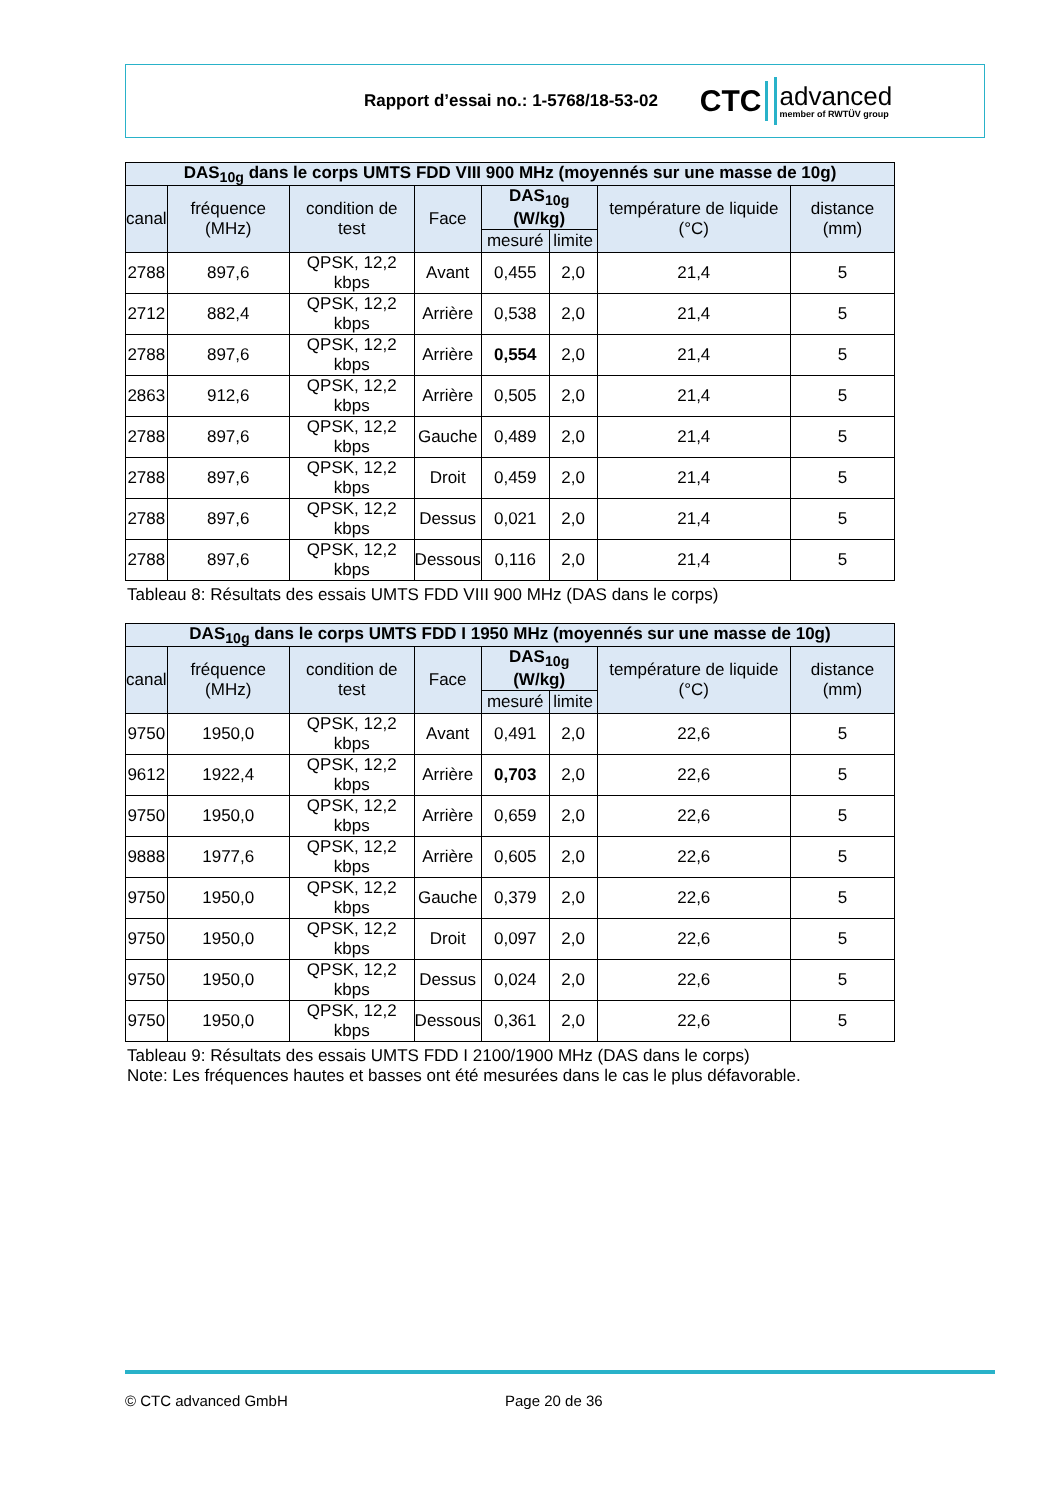Rapport d’essai no.: 1-5768/18-53-02
CTC
advanced
member of RWTÜV group
| DAS<sub>10g</sub> dans le corps UMTS FDD VIII 900 MHz (moyennés sur une masse de 10g) | | | | | | | |
| --- | --- | --- | --- | --- | --- | --- | --- |
| canal | fréquence (MHz) | condition de test | Face | DAS<sub>10g</sub> (W/kg) | | température de liquide (°C) | distance (mm) |
| | | | | mesuré | limite | | |
| 2788 | 897,6 | QPSK, 12,2 kbps | Avant | 0,455 | 2,0 | 21,4 | 5 |
| 2712 | 882,4 | QPSK, 12,2 kbps | Arrière | 0,538 | 2,0 | 21,4 | 5 |
| 2788 | 897,6 | QPSK, 12,2 kbps | Arrière | 0,554 | 2,0 | 21,4 | 5 |
| 2863 | 912,6 | QPSK, 12,2 kbps | Arrière | 0,505 | 2,0 | 21,4 | 5 |
| 2788 | 897,6 | QPSK, 12,2 kbps | Gauche | 0,489 | 2,0 | 21,4 | 5 |
| 2788 | 897,6 | QPSK, 12,2 kbps | Droit | 0,459 | 2,0 | 21,4 | 5 |
| 2788 | 897,6 | QPSK, 12,2 kbps | Dessus | 0,021 | 2,0 | 21,4 | 5 |
| 2788 | 897,6 | QPSK, 12,2 kbps | Dessous | 0,116 | 2,0 | 21,4 | 5 |
Tableau 8: Résultats des essais UMTS FDD VIII 900 MHz (DAS dans le corps)
| DAS<sub>10g</sub> dans le corps UMTS FDD I 1950 MHz (moyennés sur une masse de 10g) | | | | | | | |
| --- | --- | --- | --- | --- | --- | --- | --- |
| canal | fréquence (MHz) | condition de test | Face | DAS<sub>10g</sub> (W/kg) | | température de liquide (°C) | distance (mm) |
| | | | | mesuré | limite | | |
| 9750 | 1950,0 | QPSK, 12,2 kbps | Avant | 0,491 | 2,0 | 22,6 | 5 |
| 9612 | 1922,4 | QPSK, 12,2 kbps | Arrière | 0,703 | 2,0 | 22,6 | 5 |
| 9750 | 1950,0 | QPSK, 12,2 kbps | Arrière | 0,659 | 2,0 | 22,6 | 5 |
| 9888 | 1977,6 | QPSK, 12,2 kbps | Arrière | 0,605 | 2,0 | 22,6 | 5 |
| 9750 | 1950,0 | QPSK, 12,2 kbps | Gauche | 0,379 | 2,0 | 22,6 | 5 |
| 9750 | 1950,0 | QPSK, 12,2 kbps | Droit | 0,097 | 2,0 | 22,6 | 5 |
| 9750 | 1950,0 | QPSK, 12,2 kbps | Dessus | 0,024 | 2,0 | 22,6 | 5 |
| 9750 | 1950,0 | QPSK, 12,2 kbps | Dessous | 0,361 | 2,0 | 22,6 | 5 |
Tableau 9: Résultats des essais UMTS FDD I 2100/1900 MHz (DAS dans le corps)
Note: Les fréquences hautes et basses ont été mesurées dans le cas le plus défavorable.
© CTC advanced GmbH Page 20 de 36